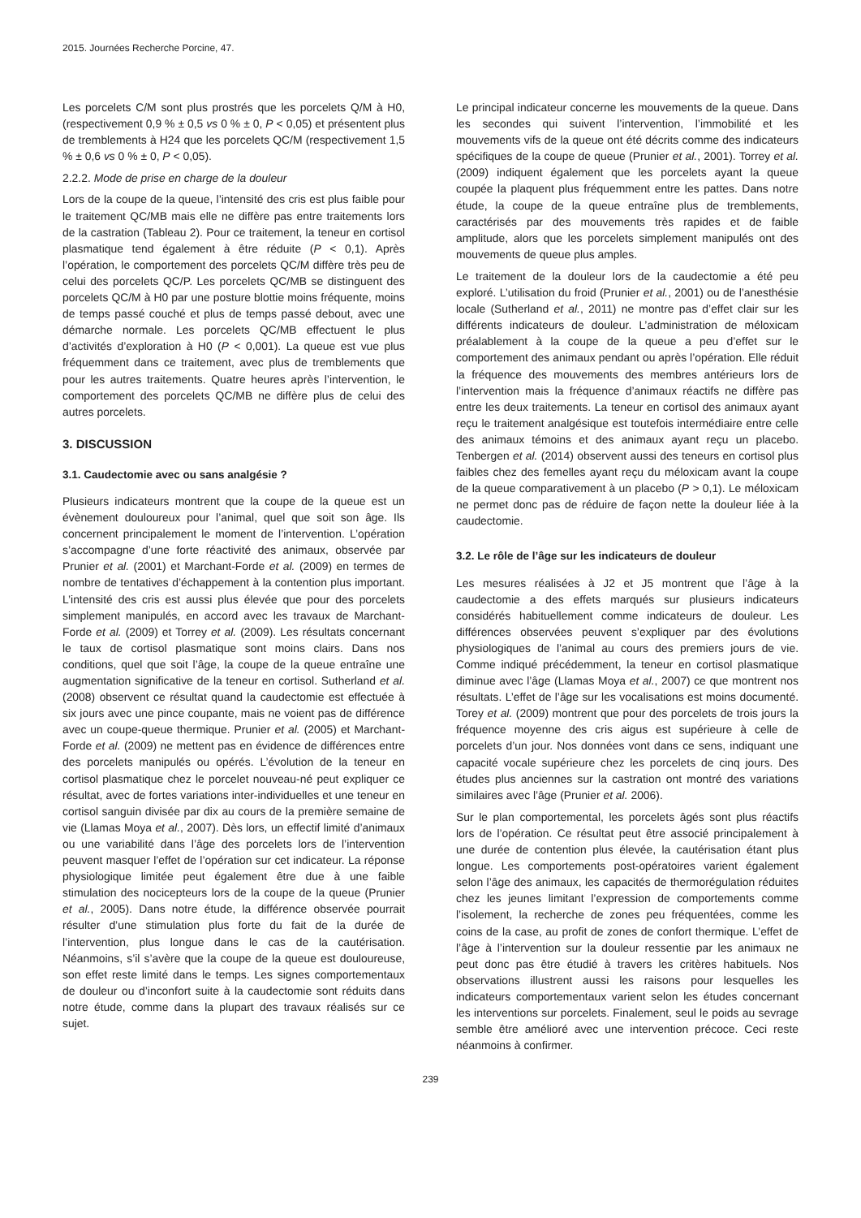2015. Journées Recherche Porcine, 47.
Les porcelets C/M sont plus prostrés que les porcelets Q/M à H0, (respectivement 0,9 % ± 0,5 vs 0 % ± 0, P < 0,05) et présentent plus de tremblements à H24 que les porcelets QC/M (respectivement 1,5 % ± 0,6 vs 0 % ± 0, P < 0,05).
2.2.2. Mode de prise en charge de la douleur
Lors de la coupe de la queue, l’intensité des cris est plus faible pour le traitement QC/MB mais elle ne diffère pas entre traitements lors de la castration (Tableau 2). Pour ce traitement, la teneur en cortisol plasmatique tend également à être réduite (P < 0,1). Après l’opération, le comportement des porcelets QC/M diffère très peu de celui des porcelets QC/P. Les porcelets QC/MB se distinguent des porcelets QC/M à H0 par une posture blottie moins fréquente, moins de temps passé couché et plus de temps passé debout, avec une démarche normale. Les porcelets QC/MB effectuent le plus d’activités d’exploration à H0 (P < 0,001). La queue est vue plus fréquemment dans ce traitement, avec plus de tremblements que pour les autres traitements. Quatre heures après l’intervention, le comportement des porcelets QC/MB ne diffère plus de celui des autres porcelets.
3. DISCUSSION
3.1. Caudectomie avec ou sans analgésie ?
Plusieurs indicateurs montrent que la coupe de la queue est un évènement douloureux pour l’animal, quel que soit son âge. Ils concernent principalement le moment de l’intervention. L’opération s’accompagne d’une forte réactivité des animaux, observée par Prunier et al. (2001) et Marchant-Forde et al. (2009) en termes de nombre de tentatives d’échappement à la contention plus important. L’intensité des cris est aussi plus élevée que pour des porcelets simplement manipulés, en accord avec les travaux de Marchant-Forde et al. (2009) et Torrey et al. (2009). Les résultats concernant le taux de cortisol plasmatique sont moins clairs. Dans nos conditions, quel que soit l’âge, la coupe de la queue entraîne une augmentation significative de la teneur en cortisol. Sutherland et al. (2008) observent ce résultat quand la caudectomie est effectuée à six jours avec une pince coupante, mais ne voient pas de différence avec un coupe-queue thermique. Prunier et al. (2005) et Marchant-Forde et al. (2009) ne mettent pas en évidence de différences entre des porcelets manipulés ou opérés. L’évolution de la teneur en cortisol plasmatique chez le porcelet nouveau-né peut expliquer ce résultat, avec de fortes variations inter-individuelles et une teneur en cortisol sanguin divisée par dix au cours de la première semaine de vie (Llamas Moya et al., 2007). Dès lors, un effectif limité d’animaux ou une variabilité dans l’âge des porcelets lors de l’intervention peuvent masquer l’effet de l’opération sur cet indicateur. La réponse physiologique limitée peut également être due à une faible stimulation des nocicepteurs lors de la coupe de la queue (Prunier et al., 2005). Dans notre étude, la différence observée pourrait résulter d’une stimulation plus forte du fait de la durée de l’intervention, plus longue dans le cas de la cautérisation. Néanmoins, s’il s’avère que la coupe de la queue est douloureuse, son effet reste limité dans le temps. Les signes comportementaux de douleur ou d’inconfort suite à la caudectomie sont réduits dans notre étude, comme dans la plupart des travaux réalisés sur ce sujet.
Le principal indicateur concerne les mouvements de la queue. Dans les secondes qui suivent l’intervention, l’immobilité et les mouvements vifs de la queue ont été décrits comme des indicateurs spécifiques de la coupe de queue (Prunier et al., 2001). Torrey et al. (2009) indiquent également que les porcelets ayant la queue coupée la plaquent plus fréquemment entre les pattes. Dans notre étude, la coupe de la queue entraîne plus de tremblements, caractérisés par des mouvements très rapides et de faible amplitude, alors que les porcelets simplement manipulés ont des mouvements de queue plus amples.
Le traitement de la douleur lors de la caudectomie a été peu exploré. L’utilisation du froid (Prunier et al., 2001) ou de l’anesthésie locale (Sutherland et al., 2011) ne montre pas d’effet clair sur les différents indicateurs de douleur. L’administration de méloxicam préalablement à la coupe de la queue a peu d’effet sur le comportement des animaux pendant ou après l’opération. Elle réduit la fréquence des mouvements des membres antérieurs lors de l’intervention mais la fréquence d’animaux réactifs ne diffère pas entre les deux traitements. La teneur en cortisol des animaux ayant reçu le traitement analgésique est toutefois intermédiaire entre celle des animaux témoins et des animaux ayant reçu un placebo. Tenbergen et al. (2014) observent aussi des teneurs en cortisol plus faibles chez des femelles ayant reçu du méloxicam avant la coupe de la queue comparativement à un placebo (P > 0,1). Le méloxicam ne permet donc pas de réduire de façon nette la douleur liée à la caudectomie.
3.2. Le rôle de l’âge sur les indicateurs de douleur
Les mesures réalisées à J2 et J5 montrent que l’âge à la caudectomie a des effets marqués sur plusieurs indicateurs considérés habituellement comme indicateurs de douleur. Les différences observées peuvent s’expliquer par des évolutions physiologiques de l’animal au cours des premiers jours de vie. Comme indiqué précédemment, la teneur en cortisol plasmatique diminue avec l’âge (Llamas Moya et al., 2007) ce que montrent nos résultats. L’effet de l’âge sur les vocalisations est moins documenté. Torey et al. (2009) montrent que pour des porcelets de trois jours la fréquence moyenne des cris aigus est supérieure à celle de porcelets d’un jour. Nos données vont dans ce sens, indiquant une capacité vocale supérieure chez les porcelets de cinq jours. Des études plus anciennes sur la castration ont montré des variations similaires avec l’âge (Prunier et al. 2006).
Sur le plan comportemental, les porcelets âgés sont plus réactifs lors de l’opération. Ce résultat peut être associé principalement à une durée de contention plus élevée, la cautérisation étant plus longue. Les comportements post-opératoires varient également selon l’âge des animaux, les capacités de thermorégulation réduites chez les jeunes limitant l’expression de comportements comme l’isolement, la recherche de zones peu fréquentées, comme les coins de la case, au profit de zones de confort thermique. L’effet de l’âge à l’intervention sur la douleur ressentie par les animaux ne peut donc pas être étudié à travers les critères habituels. Nos observations illustrent aussi les raisons pour lesquelles les indicateurs comportementaux varient selon les études concernant les interventions sur porcelets. Finalement, seul le poids au sevrage semble être amélioré avec une intervention précoce. Ceci reste néanmoins à confirmer.
239